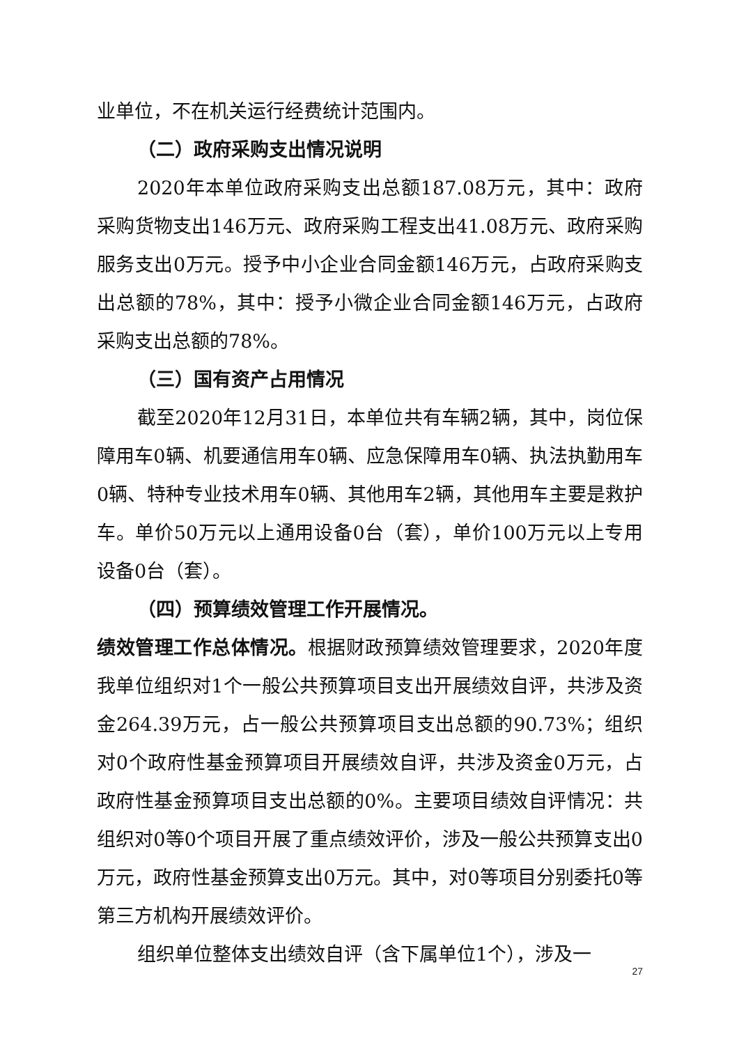业单位，不在机关运行经费统计范围内。
（二）政府采购支出情况说明
2020年本单位政府采购支出总额187.08万元，其中：政府采购货物支出146万元、政府采购工程支出41.08万元、政府采购服务支出0万元。授予中小企业合同金额146万元，占政府采购支出总额的78%，其中：授予小微企业合同金额146万元，占政府采购支出总额的78%。
（三）国有资产占用情况
截至2020年12月31日，本单位共有车辆2辆，其中，岗位保障用车0辆、机要通信用车0辆、应急保障用车0辆、执法执勤用车0辆、特种专业技术用车0辆、其他用车2辆，其他用车主要是救护车。单价50万元以上通用设备0台（套），单价100万元以上专用设备0台（套）。
（四）预算绩效管理工作开展情况。
绩效管理工作总体情况。根据财政预算绩效管理要求，2020年度我单位组织对1个一般公共预算项目支出开展绩效自评，共涉及资金264.39万元，占一般公共预算项目支出总额的90.73%；组织对0个政府性基金预算项目开展绩效自评，共涉及资金0万元，占政府性基金预算项目支出总额的0%。主要项目绩效自评情况：共组织对0等0个项目开展了重点绩效评价，涉及一般公共预算支出0万元，政府性基金预算支出0万元。其中，对0等项目分别委托0等第三方机构开展绩效评价。
组织单位整体支出绩效自评（含下属单位1个），涉及一
27